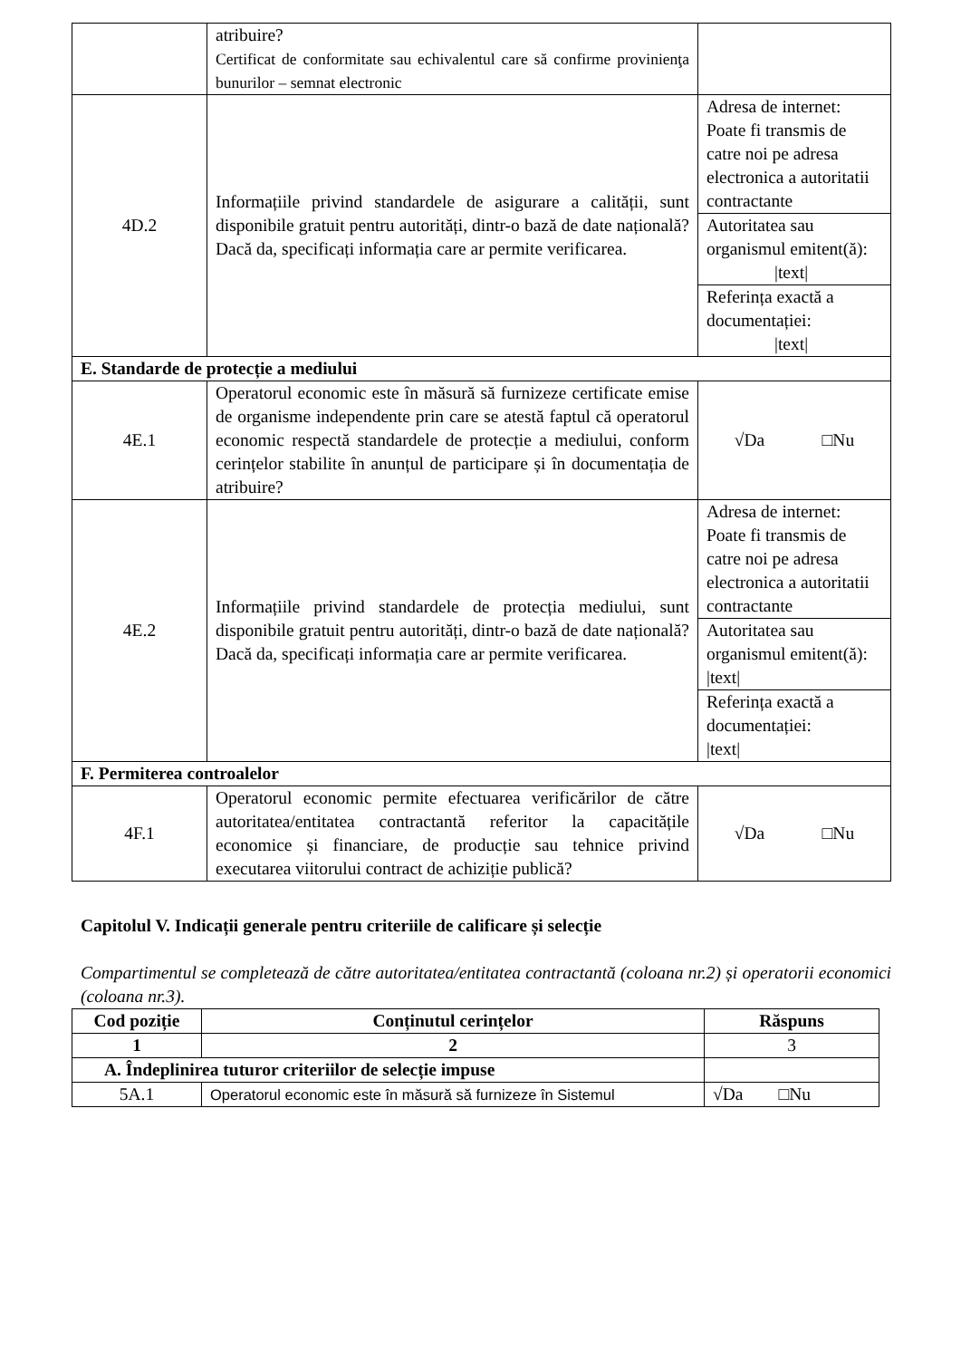| | atribuire? Certificat de conformitate sau echivalentul care să confirme provinienţa bunurilor – semnat electronic | |
| 4D.2 | Informațiile privind standardele de asigurare a calității, sunt disponibile gratuit pentru autorități, dintr-o bază de date națională? Dacă da, specificați informația care ar permite verificarea. | Adresa de internet: Poate fi transmis de catre noi pe adresa electronica a autoritatii contractante Autoritatea sau organismul emitent(ă): /text/ Referința exactă a documentației: /text/ |
| E. Standarde de protecție a mediului | | |
| 4E.1 | Operatorul economic este în măsură să furnizeze certificate emise de organisme independente prin care se atestă faptul că operatorul economic respectă standardele de protecție a mediului, conform cerințelor stabilite în anunțul de participare și în documentația de atribuire? | √Da □Nu |
| 4E.2 | Informațiile privind standardele de protecția mediului, sunt disponibile gratuit pentru autorități, dintr-o bază de date națională? Dacă da, specificați informația care ar permite verificarea. | Adresa de internet: Poate fi transmis de catre noi pe adresa electronica a autoritatii contractante Autoritatea sau organismul emitent(ă): /text/ Referința exactă a documentației: /text/ |
| F. Permiterea controalelor | | |
| 4F.1 | Operatorul economic permite efectuarea verificărilor de către autoritatea/entitatea contractantă referitor la capacitățile economice și financiare, de producție sau tehnice privind executarea viitorului contract de achiziție publică? | √Da □Nu |
Capitolul V. Indicații generale pentru criteriile de calificare și selecție
Compartimentul se completează de către autoritatea/entitatea contractantă (coloana nr.2) și operatorii economici (coloana nr.3).
| Cod poziție | Conținutul cerințelor | Răspuns |
| --- | --- | --- |
| 1 | 2 | 3 |
| A. Îndeplinirea tuturor criteriilor de selecție impuse | | |
| 5A.1 | Operatorul economic este în măsură să furnizeze în Sistemul | √Da □Nu |